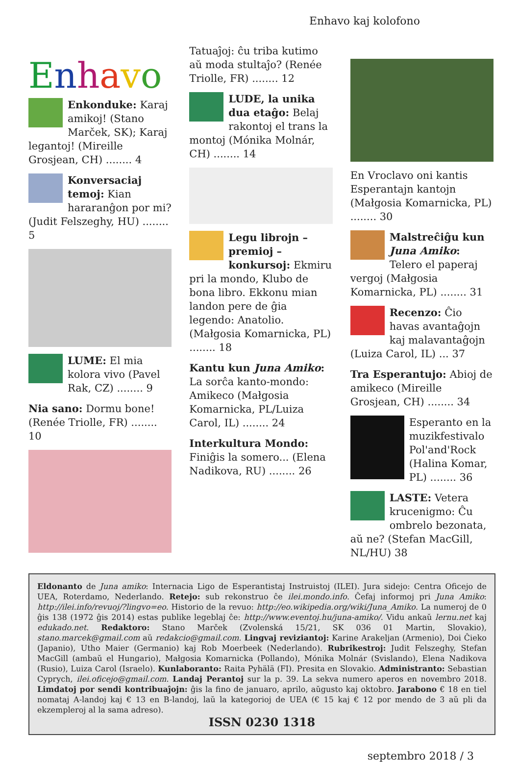Enhavo kaj kolofono
Enhavo
Enkonduke: Karaj amikoj! (Stano Marček, SK); Karaj legantoj! (Mireille Grosjean, CH) ........ 4
Konversaciaj temoj: Kian hararanĝon por mi? (Judit Felszeghy, HU) ........ 5
LUME: El mia kolora vivo (Pavel Rak, CZ) ........ 9
Nia sano: Dormu bone! (Renée Triolle, FR) ........ 10
Tatuaĵoj: ĉu triba kutimo aŭ moda stultaĵo? (Renée Triolle, FR) ........ 12
LUDE, la unika dua etaĝo: Belaj rakontoj el trans la montoj (Mónika Molnár, CH) ........ 14
Legu librojn – premioj – konkursoj: Ekmiru pri la mondo, Klubo de bona libro. Ekkonu mian landon pere de ĝia legendo: Anatolio. (Małgosia Komarnicka, PL) ........ 18
Kantu kun Juna Amiko: La sorĉa kanto-mondo: Amikeco (Małgosia Komarnicka, PL/Luiza Carol, IL) ........ 24
Interkultura Mondo: Finiĝis la somero... (Elena Nadikova, RU) ........ 26
En Vroclavo oni kantis Esperantajn kantojn (Małgosia Komarnicka, PL) ........ 30
Malstreĉiĝu kun Juna Amiko: Telero el paperaj vergoj (Małgosia Komarnicka, PL) ........ 31
Recenzo: Ĉio havas avantaĝojn kaj malavantaĝojn (Luiza Carol, IL) ... 37
Tra Esperantujo: Abioj de amikeco (Mireille Grosjean, CH) ........ 34
Esperanto en la muzikfestivalo Pol'and'Rock (Halina Komar, PL) ........ 36
LASTE: Vetera krucenigmo: Ĉu ombrelo bezonata, aŭ ne? (Stefan MacGill, NL/HU) 38
Eldonanto de Juna amiko: Internacia Ligo de Esperantistaj Instruistoj (ILEI). Jura sidejo: Centra Oficejo de UEA, Roterdamo, Nederlando. Retejo: sub rekonstruo ĉe ilei.mondo.info. Ĉefaj informoj pri Juna Amiko: http://ilei.info/revuoj/?lingvo=eo. Historio de la revuo: http://eo.wikipedia.org/wiki/Juna_Amiko. La numeroj de 0 ĝis 138 (1972 ĝis 2014) estas publike legeblaj ĉe: http://www.eventoj.hu/juna-amiko/. Vidu ankaŭ lernu.net kaj edukado.net. Redaktoro: Stano Marček (Zvolenská 15/21, SK 036 01 Martin, Slovakio), stano.marcek@gmail.com aŭ redakcio@gmail.com. Lingvaj reviziantoj: Karine Arakeljan (Armenio), Doi Ĉieko (Japanio), Utho Maier (Germanio) kaj Rob Moerbeek (Nederlando). Rubrikestroj: Judit Felszeghy, Stefan MacGill (ambaŭ el Hungario), Małgosia Komarnicka (Pollando), Mónika Molnár (Svislando), Elena Nadikova (Rusio), Luiza Carol (Israelo). Kunlaboranto: Raita Pyhälä (FI). Presita en Slovakio. Administranto: Sebastian Cyprych, ilei.oficejo@gmail.com. Landaj Perantoj sur la p. 39. La sekva numero aperos en novembro 2018. Limdatoj por sendi kontribuaĵojn: ĝis la fino de januaro, aprilo, aŭgusto kaj oktobro. Jarabono € 18 en tiel nomataj A-landoj kaj € 13 en B-landoj, laŭ la kategorioj de UEA (€ 15 kaj € 12 por mendo de 3 aŭ pli da ekzempleroj al la sama adreso).
ISSN 0230 1318
septembro 2018 / 3